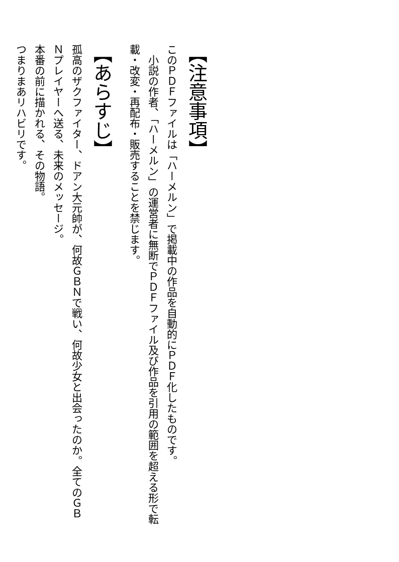【注意事項】
このＰＤＦファイルは「ハーメルン」で掲載中の作品を自動的にＰＤＦ化したものです。
　小説の作者、「ハーメルン」の運営者に無断でＰＤＦファイル及び作品を引用の範囲を超える形で転載・改変・再配布・販売することを禁じます。
【あらすじ】
孤高のザクファイター、ドアン大元帥が、何故ＧＢＮで戦い、何故少女と出会ったのか。全てのＧＢＮプレイヤーへ送る、未来のメッセージ。
本番の前に描かれる、その物語。
つまりまあリハビリです。